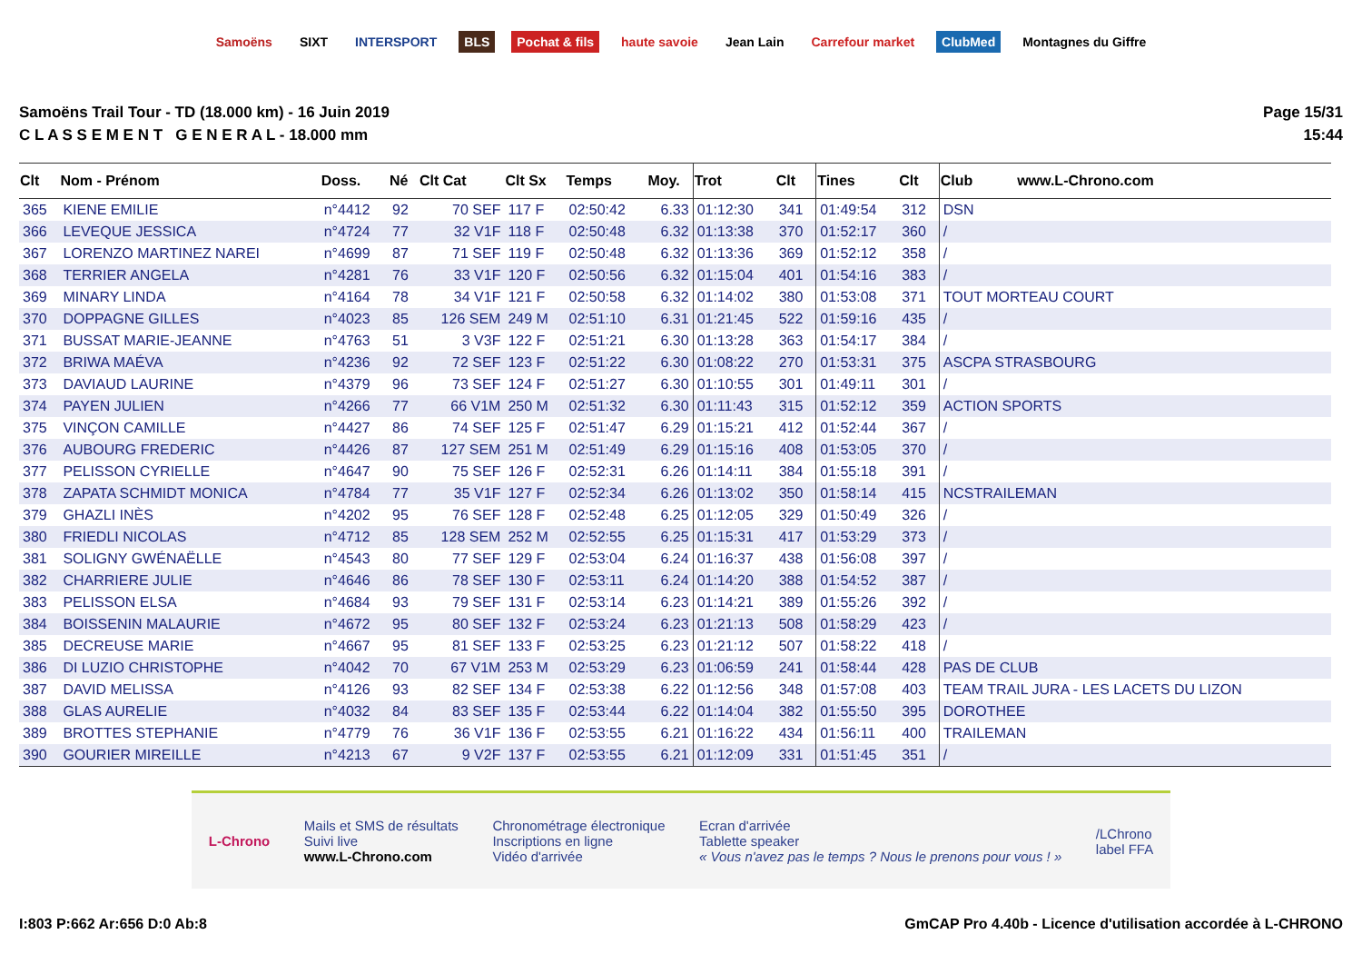Samoëns SIXT INTERSPORT BLS Pochat & fils haute savoie Jean Lain Carrefour market ClubMed Montagnes du Giffre
Samoëns Trail Tour - TD (18.000 km) - 16 Juin 2019
C L A S S E M E N T G E N E R A L - 18.000 mm
Page 15/31
15:44
| Clt | Nom - Prénom | Doss. | Né | Clt Cat | Clt Sx | Temps | Moy. | Trot | Clt | Tines | Clt | Club www.L-Chrono.com |
| --- | --- | --- | --- | --- | --- | --- | --- | --- | --- | --- | --- | --- |
| 365 | KIENE EMILIE | n°4412 | 92 | 70 SEF | 117 F | 02:50:42 | 6.33 | 01:12:30 | 341 | 01:49:54 | 312 | DSN |
| 366 | LEVEQUE JESSICA | n°4724 | 77 | 32 V1F | 118 F | 02:50:48 | 6.32 | 01:13:38 | 370 | 01:52:17 | 360 | / |
| 367 | LORENZO MARTINEZ NAREI | n°4699 | 87 | 71 SEF | 119 F | 02:50:48 | 6.32 | 01:13:36 | 369 | 01:52:12 | 358 | / |
| 368 | TERRIER ANGELA | n°4281 | 76 | 33 V1F | 120 F | 02:50:56 | 6.32 | 01:15:04 | 401 | 01:54:16 | 383 | / |
| 369 | MINARY LINDA | n°4164 | 78 | 34 V1F | 121 F | 02:50:58 | 6.32 | 01:14:02 | 380 | 01:53:08 | 371 | TOUT MORTEAU COURT |
| 370 | DOPPAGNE GILLES | n°4023 | 85 | 126 SEM | 249 M | 02:51:10 | 6.31 | 01:21:45 | 522 | 01:59:16 | 435 | / |
| 371 | BUSSAT MARIE-JEANNE | n°4763 | 51 | 3 V3F | 122 F | 02:51:21 | 6.30 | 01:13:28 | 363 | 01:54:17 | 384 | / |
| 372 | BRIWA MAÉVA | n°4236 | 92 | 72 SEF | 123 F | 02:51:22 | 6.30 | 01:08:22 | 270 | 01:53:31 | 375 | ASCPA STRASBOURG |
| 373 | DAVIAUD LAURINE | n°4379 | 96 | 73 SEF | 124 F | 02:51:27 | 6.30 | 01:10:55 | 301 | 01:49:11 | 301 | / |
| 374 | PAYEN JULIEN | n°4266 | 77 | 66 V1M | 250 M | 02:51:32 | 6.30 | 01:11:43 | 315 | 01:52:12 | 359 | ACTION SPORTS |
| 375 | VINÇON CAMILLE | n°4427 | 86 | 74 SEF | 125 F | 02:51:47 | 6.29 | 01:15:21 | 412 | 01:52:44 | 367 | / |
| 376 | AUBOURG FREDERIC | n°4426 | 87 | 127 SEM | 251 M | 02:51:49 | 6.29 | 01:15:16 | 408 | 01:53:05 | 370 | / |
| 377 | PELISSON CYRIELLE | n°4647 | 90 | 75 SEF | 126 F | 02:52:31 | 6.26 | 01:14:11 | 384 | 01:55:18 | 391 | / |
| 378 | ZAPATA SCHMIDT MONICA | n°4784 | 77 | 35 V1F | 127 F | 02:52:34 | 6.26 | 01:13:02 | 350 | 01:58:14 | 415 | NCSTRAILEMAN |
| 379 | GHAZLI INÈS | n°4202 | 95 | 76 SEF | 128 F | 02:52:48 | 6.25 | 01:12:05 | 329 | 01:50:49 | 326 | / |
| 380 | FRIEDLI NICOLAS | n°4712 | 85 | 128 SEM | 252 M | 02:52:55 | 6.25 | 01:15:31 | 417 | 01:53:29 | 373 | / |
| 381 | SOLIGNY GWÉNAËLLE | n°4543 | 80 | 77 SEF | 129 F | 02:53:04 | 6.24 | 01:16:37 | 438 | 01:56:08 | 397 | / |
| 382 | CHARRIERE JULIE | n°4646 | 86 | 78 SEF | 130 F | 02:53:11 | 6.24 | 01:14:20 | 388 | 01:54:52 | 387 | / |
| 383 | PELISSON ELSA | n°4684 | 93 | 79 SEF | 131 F | 02:53:14 | 6.23 | 01:14:21 | 389 | 01:55:26 | 392 | / |
| 384 | BOISSENIN MALAURIE | n°4672 | 95 | 80 SEF | 132 F | 02:53:24 | 6.23 | 01:21:13 | 508 | 01:58:29 | 423 | / |
| 385 | DECREUSE MARIE | n°4667 | 95 | 81 SEF | 133 F | 02:53:25 | 6.23 | 01:21:12 | 507 | 01:58:22 | 418 | / |
| 386 | DI LUZIO CHRISTOPHE | n°4042 | 70 | 67 V1M | 253 M | 02:53:29 | 6.23 | 01:06:59 | 241 | 01:58:44 | 428 | PAS DE CLUB |
| 387 | DAVID MELISSA | n°4126 | 93 | 82 SEF | 134 F | 02:53:38 | 6.22 | 01:12:56 | 348 | 01:57:08 | 403 | TEAM TRAIL JURA - LES LACETS DU LIZON |
| 388 | GLAS AURELIE | n°4032 | 84 | 83 SEF | 135 F | 02:53:44 | 6.22 | 01:14:04 | 382 | 01:55:50 | 395 | DOROTHEE |
| 389 | BROTTES STEPHANIE | n°4779 | 76 | 36 V1F | 136 F | 02:53:55 | 6.21 | 01:16:22 | 434 | 01:56:11 | 400 | TRAILEMAN |
| 390 | GOURIER MIREILLE | n°4213 | 67 | 9 V2F | 137 F | 02:53:55 | 6.21 | 01:12:09 | 331 | 01:51:45 | 351 | / |
L-Chrono
Mails et SMS de résultats
Suivi live
www.L-Chrono.com
Chronométrage électronique
Inscriptions en ligne
Vidéo d'arrivée
Ecran d'arrivée
Tablette speaker
« Vous n'avez pas le temps ? Nous le prenons pour vous ! »
/LChrono
label FFA
I:803 P:662 Ar:656 D:0 Ab:8 GmCAP Pro 4.40b - Licence d'utilisation accordée à L-CHRONO